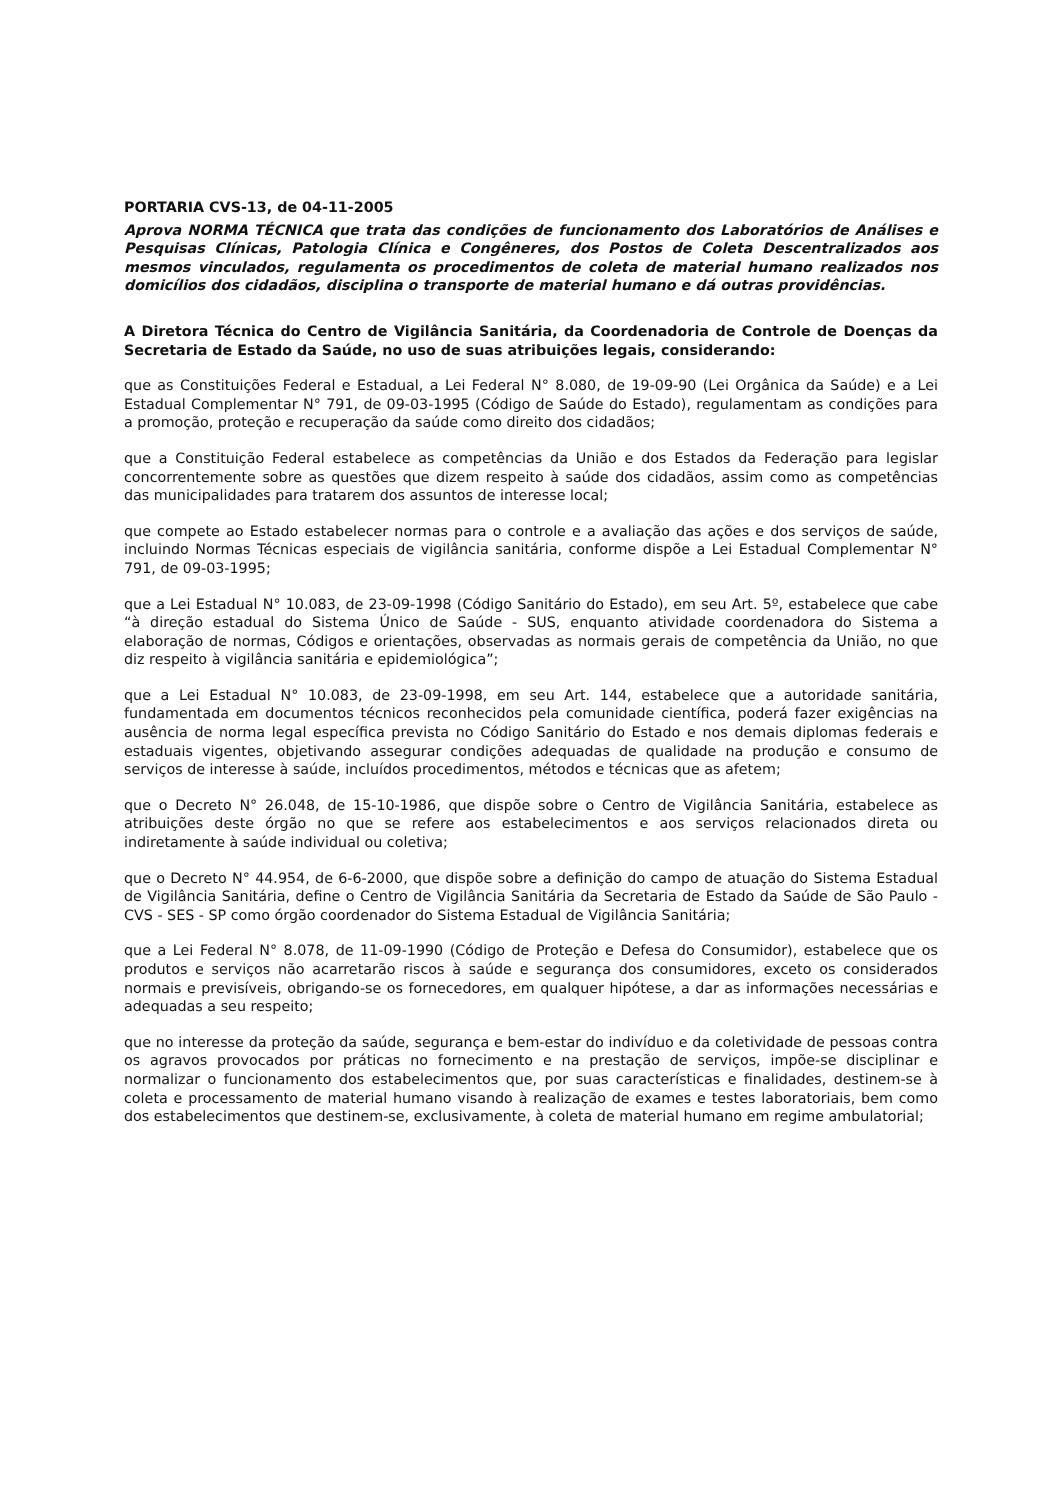PORTARIA CVS-13, de 04-11-2005
Aprova NORMA TÉCNICA que trata das condições de funcionamento dos Laboratórios de Análises e Pesquisas Clínicas, Patologia Clínica e Congêneres, dos Postos de Coleta Descentralizados aos mesmos vinculados, regulamenta os procedimentos de coleta de material humano realizados nos domicílios dos cidadãos, disciplina o transporte de material humano e dá outras providências.
A Diretora Técnica do Centro de Vigilância Sanitária, da Coordenadoria de Controle de Doenças da Secretaria de Estado da Saúde, no uso de suas atribuições legais, considerando:
que as Constituições Federal e Estadual, a Lei Federal N° 8.080, de 19-09-90 (Lei Orgânica da Saúde) e a Lei Estadual Complementar N° 791, de 09-03-1995 (Código de Saúde do Estado), regulamentam as condições para a promoção, proteção e recuperação da saúde como direito dos cidadãos;
que a Constituição Federal estabelece as competências da União e dos Estados da Federação para legislar concorrentemente sobre as questões que dizem respeito à saúde dos cidadãos, assim como as competências das municipalidades para tratarem dos assuntos de interesse local;
que compete ao Estado estabelecer normas para o controle e a avaliação das ações e dos serviços de saúde, incluindo Normas Técnicas especiais de vigilância sanitária, conforme dispõe a Lei Estadual Complementar N° 791, de 09-03-1995;
que a Lei Estadual N° 10.083, de 23-09-1998 (Código Sanitário do Estado), em seu Art. 5º, estabelece que cabe “à direção estadual do Sistema Único de Saúde - SUS, enquanto atividade coordenadora do Sistema a elaboração de normas, Códigos e orientações, observadas as normais gerais de competência da União, no que diz respeito à vigilância sanitária e epidemiológica”;
que a Lei Estadual N° 10.083, de 23-09-1998, em seu Art. 144, estabelece que a autoridade sanitária, fundamentada em documentos técnicos reconhecidos pela comunidade científica, poderá fazer exigências na ausência de norma legal específica prevista no Código Sanitário do Estado e nos demais diplomas federais e estaduais vigentes, objetivando assegurar condições adequadas de qualidade na produção e consumo de serviços de interesse à saúde, incluídos procedimentos, métodos e técnicas que as afetem;
que o Decreto N° 26.048, de 15-10-1986, que dispõe sobre o Centro de Vigilância Sanitária, estabelece as atribuições deste órgão no que se refere aos estabelecimentos e aos serviços relacionados direta ou indiretamente à saúde individual ou coletiva;
que o Decreto N° 44.954, de 6-6-2000, que dispõe sobre a definição do campo de atuação do Sistema Estadual de Vigilância Sanitária, define o Centro de Vigilância Sanitária da Secretaria de Estado da Saúde de São Paulo - CVS - SES - SP como órgão coordenador do Sistema Estadual de Vigilância Sanitária;
que a Lei Federal N° 8.078, de 11-09-1990 (Código de Proteção e Defesa do Consumidor), estabelece que os produtos e serviços não acarretarão riscos à saúde e segurança dos consumidores, exceto os considerados normais e previsíveis, obrigando-se os fornecedores, em qualquer hipótese, a dar as informações necessárias e adequadas a seu respeito;
que no interesse da proteção da saúde, segurança e bem-estar do indivíduo e da coletividade de pessoas contra os agravos provocados por práticas no fornecimento e na prestação de serviços, impõe-se disciplinar e normalizar o funcionamento dos estabelecimentos que, por suas características e finalidades, destinem-se à coleta e processamento de material humano visando à realização de exames e testes laboratoriais, bem como dos estabelecimentos que destinem-se, exclusivamente, à coleta de material humano em regime ambulatorial;